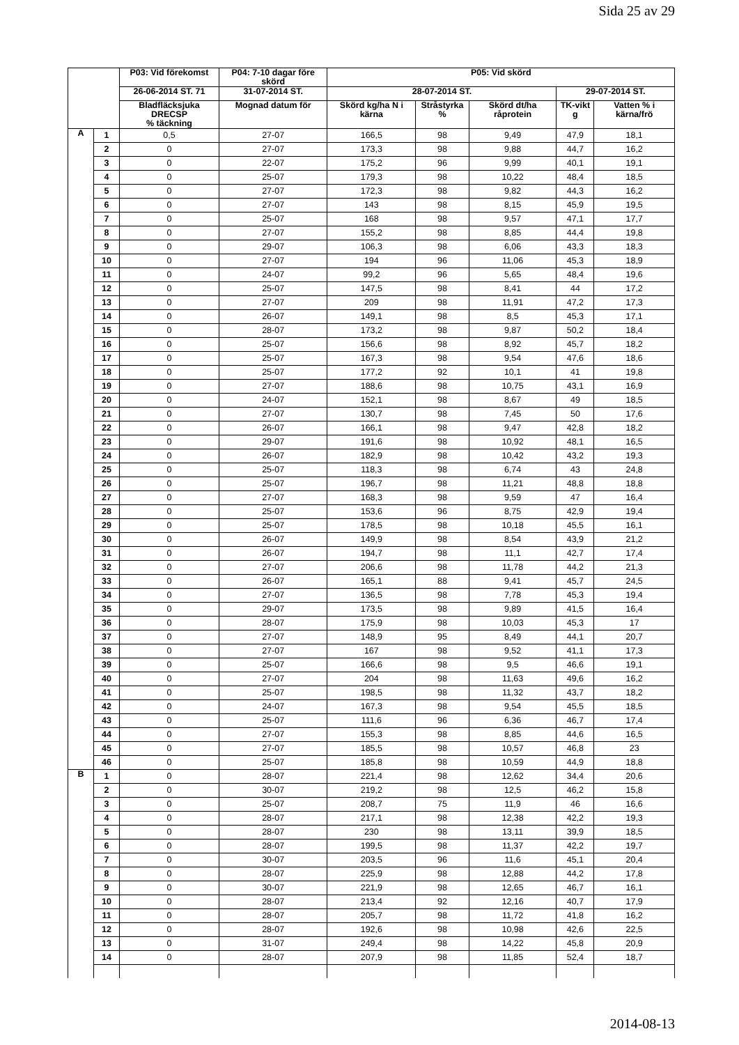Sida 25 av 29
| | | P03: Vid förekomst | P04: 7-10 dagar före skörd | P05: Vid skörd | | | | |
| --- | --- | --- | --- | --- | --- | --- | --- | --- |
| | | 26-06-2014 ST. 71 | 31-07-2014 ST. | 28-07-2014 ST. | | | 29-07-2014 ST. | |
| | | Bladfläcksjuka DRECSP % täckning | Mognad datum för | Skörd kg/ha N i kärna | Stråstyrka % | Skörd dt/ha råprotein | TK-vikt g | Vatten % i kärna/frö |
| A | 1 | 0,5 | 27-07 | 166,5 | 98 | 9,49 | 47,9 | 18,1 |
| | 2 | 0 | 27-07 | 173,3 | 98 | 9,88 | 44,7 | 16,2 |
| | 3 | 0 | 22-07 | 175,2 | 96 | 9,99 | 40,1 | 19,1 |
| | 4 | 0 | 25-07 | 179,3 | 98 | 10,22 | 48,4 | 18,5 |
| | 5 | 0 | 27-07 | 172,3 | 98 | 9,82 | 44,3 | 16,2 |
| | 6 | 0 | 27-07 | 143 | 98 | 8,15 | 45,9 | 19,5 |
| | 7 | 0 | 25-07 | 168 | 98 | 9,57 | 47,1 | 17,7 |
| | 8 | 0 | 27-07 | 155,2 | 98 | 8,85 | 44,4 | 19,8 |
| | 9 | 0 | 29-07 | 106,3 | 98 | 6,06 | 43,3 | 18,3 |
| | 10 | 0 | 27-07 | 194 | 96 | 11,06 | 45,3 | 18,9 |
| | 11 | 0 | 24-07 | 99,2 | 96 | 5,65 | 48,4 | 19,6 |
| | 12 | 0 | 25-07 | 147,5 | 98 | 8,41 | 44 | 17,2 |
| | 13 | 0 | 27-07 | 209 | 98 | 11,91 | 47,2 | 17,3 |
| | 14 | 0 | 26-07 | 149,1 | 98 | 8,5 | 45,3 | 17,1 |
| | 15 | 0 | 28-07 | 173,2 | 98 | 9,87 | 50,2 | 18,4 |
| | 16 | 0 | 25-07 | 156,6 | 98 | 8,92 | 45,7 | 18,2 |
| | 17 | 0 | 25-07 | 167,3 | 98 | 9,54 | 47,6 | 18,6 |
| | 18 | 0 | 25-07 | 177,2 | 92 | 10,1 | 41 | 19,8 |
| | 19 | 0 | 27-07 | 188,6 | 98 | 10,75 | 43,1 | 16,9 |
| | 20 | 0 | 24-07 | 152,1 | 98 | 8,67 | 49 | 18,5 |
| | 21 | 0 | 27-07 | 130,7 | 98 | 7,45 | 50 | 17,6 |
| | 22 | 0 | 26-07 | 166,1 | 98 | 9,47 | 42,8 | 18,2 |
| | 23 | 0 | 29-07 | 191,6 | 98 | 10,92 | 48,1 | 16,5 |
| | 24 | 0 | 26-07 | 182,9 | 98 | 10,42 | 43,2 | 19,3 |
| | 25 | 0 | 25-07 | 118,3 | 98 | 6,74 | 43 | 24,8 |
| | 26 | 0 | 25-07 | 196,7 | 98 | 11,21 | 48,8 | 18,8 |
| | 27 | 0 | 27-07 | 168,3 | 98 | 9,59 | 47 | 16,4 |
| | 28 | 0 | 25-07 | 153,6 | 96 | 8,75 | 42,9 | 19,4 |
| | 29 | 0 | 25-07 | 178,5 | 98 | 10,18 | 45,5 | 16,1 |
| | 30 | 0 | 26-07 | 149,9 | 98 | 8,54 | 43,9 | 21,2 |
| | 31 | 0 | 26-07 | 194,7 | 98 | 11,1 | 42,7 | 17,4 |
| | 32 | 0 | 27-07 | 206,6 | 98 | 11,78 | 44,2 | 21,3 |
| | 33 | 0 | 26-07 | 165,1 | 88 | 9,41 | 45,7 | 24,5 |
| | 34 | 0 | 27-07 | 136,5 | 98 | 7,78 | 45,3 | 19,4 |
| | 35 | 0 | 29-07 | 173,5 | 98 | 9,89 | 41,5 | 16,4 |
| | 36 | 0 | 28-07 | 175,9 | 98 | 10,03 | 45,3 | 17 |
| | 37 | 0 | 27-07 | 148,9 | 95 | 8,49 | 44,1 | 20,7 |
| | 38 | 0 | 27-07 | 167 | 98 | 9,52 | 41,1 | 17,3 |
| | 39 | 0 | 25-07 | 166,6 | 98 | 9,5 | 46,6 | 19,1 |
| | 40 | 0 | 27-07 | 204 | 98 | 11,63 | 49,6 | 16,2 |
| | 41 | 0 | 25-07 | 198,5 | 98 | 11,32 | 43,7 | 18,2 |
| | 42 | 0 | 24-07 | 167,3 | 98 | 9,54 | 45,5 | 18,5 |
| | 43 | 0 | 25-07 | 111,6 | 96 | 6,36 | 46,7 | 17,4 |
| | 44 | 0 | 27-07 | 155,3 | 98 | 8,85 | 44,6 | 16,5 |
| | 45 | 0 | 27-07 | 185,5 | 98 | 10,57 | 46,8 | 23 |
| | 46 | 0 | 25-07 | 185,8 | 98 | 10,59 | 44,9 | 18,8 |
| B | 1 | 0 | 28-07 | 221,4 | 98 | 12,62 | 34,4 | 20,6 |
| | 2 | 0 | 30-07 | 219,2 | 98 | 12,5 | 46,2 | 15,8 |
| | 3 | 0 | 25-07 | 208,7 | 75 | 11,9 | 46 | 16,6 |
| | 4 | 0 | 28-07 | 217,1 | 98 | 12,38 | 42,2 | 19,3 |
| | 5 | 0 | 28-07 | 230 | 98 | 13,11 | 39,9 | 18,5 |
| | 6 | 0 | 28-07 | 199,5 | 98 | 11,37 | 42,2 | 19,7 |
| | 7 | 0 | 30-07 | 203,5 | 96 | 11,6 | 45,1 | 20,4 |
| | 8 | 0 | 28-07 | 225,9 | 98 | 12,88 | 44,2 | 17,8 |
| | 9 | 0 | 30-07 | 221,9 | 98 | 12,65 | 46,7 | 16,1 |
| | 10 | 0 | 28-07 | 213,4 | 92 | 12,16 | 40,7 | 17,9 |
| | 11 | 0 | 28-07 | 205,7 | 98 | 11,72 | 41,8 | 16,2 |
| | 12 | 0 | 28-07 | 192,6 | 98 | 10,98 | 42,6 | 22,5 |
| | 13 | 0 | 31-07 | 249,4 | 98 | 14,22 | 45,8 | 20,9 |
| | 14 | 0 | 28-07 | 207,9 | 98 | 11,85 | 52,4 | 18,7 |
2014-08-13